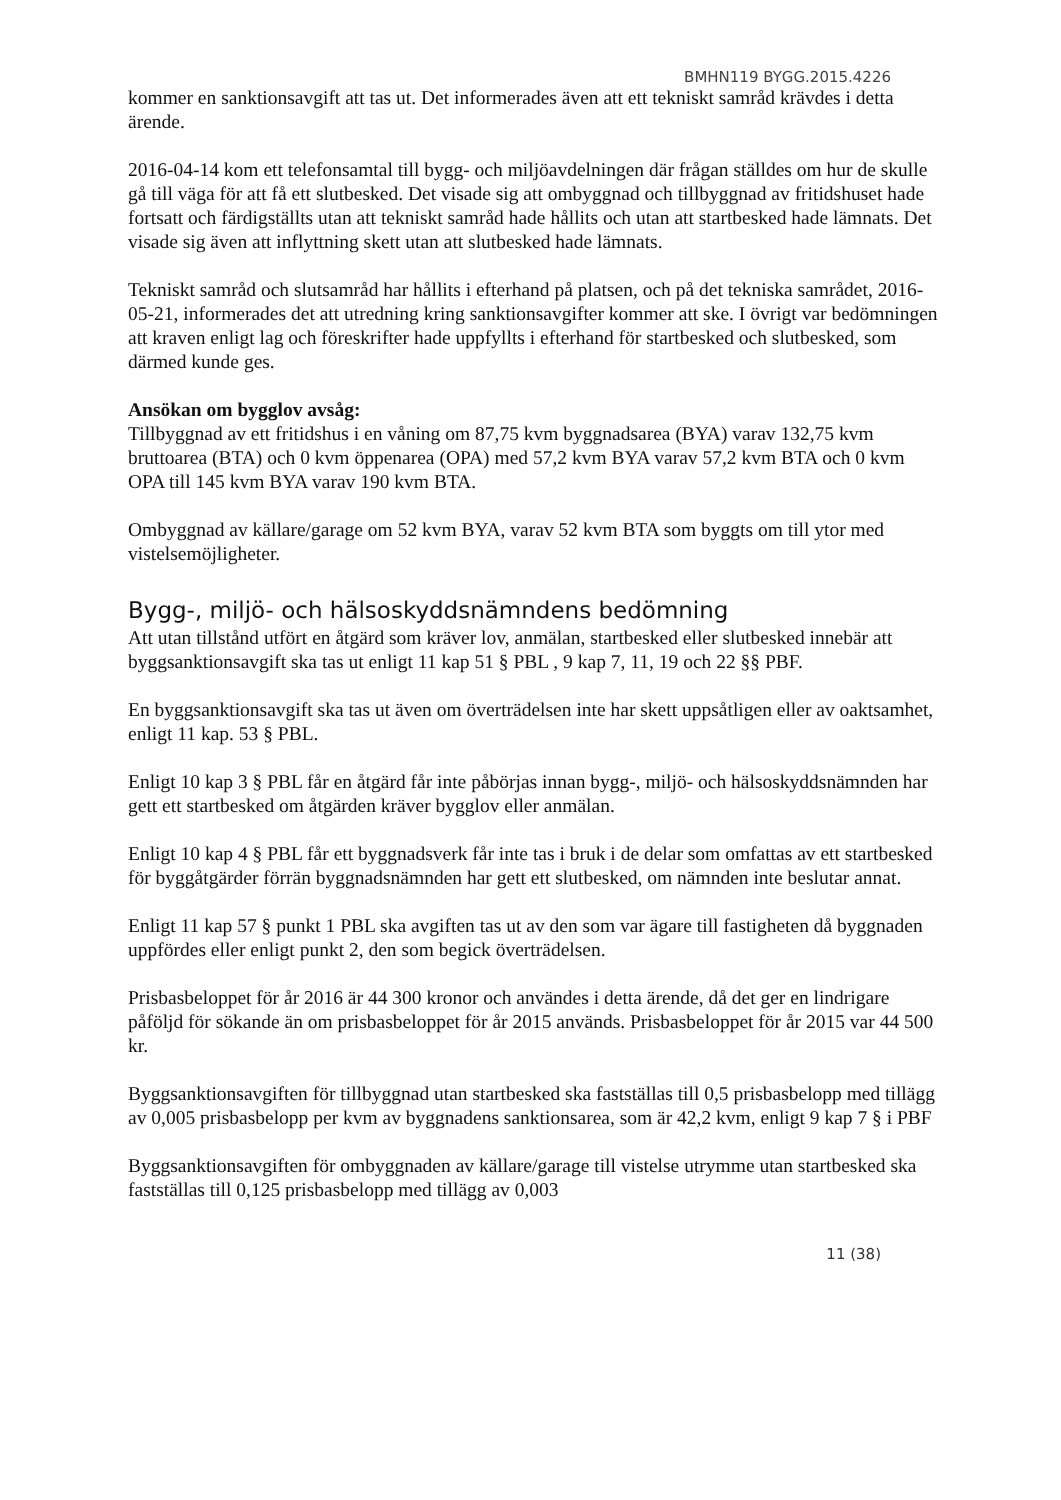BMHN119 BYGG.2015.4226
kommer en sanktionsavgift att tas ut. Det informerades även att ett tekniskt samråd krävdes i detta ärende.
2016-04-14 kom ett telefonsamtal till bygg- och miljöavdelningen där frågan ställdes om hur de skulle gå till väga för att få ett slutbesked. Det visade sig att ombyggnad och tillbyggnad av fritidshuset hade fortsatt och färdigställts utan att tekniskt samråd hade hållits och utan att startbesked hade lämnats. Det visade sig även att inflyttning skett utan att slutbesked hade lämnats.
Tekniskt samråd och slutsamråd har hållits i efterhand på platsen, och på det tekniska samrådet, 2016-05-21, informerades det att utredning kring sanktionsavgifter kommer att ske. I övrigt var bedömningen att kraven enligt lag och föreskrifter hade uppfyllts i efterhand för startbesked och slutbesked, som därmed kunde ges.
Ansökan om bygglov avsåg:
Tillbyggnad av ett fritidshus i en våning om 87,75 kvm byggnadsarea (BYA) varav 132,75 kvm bruttoarea (BTA) och 0 kvm öppenarea (OPA) med 57,2 kvm BYA varav 57,2 kvm BTA och 0 kvm OPA till 145 kvm BYA varav 190 kvm BTA.
Ombyggnad av källare/garage om 52 kvm BYA, varav 52 kvm BTA som byggts om till ytor med vistelsemöjligheter.
Bygg-, miljö- och hälsoskyddsnämndens bedömning
Att utan tillstånd utfört en åtgärd som kräver lov, anmälan, startbesked eller slutbesked innebär att byggsanktionsavgift ska tas ut enligt 11 kap 51 § PBL , 9 kap 7, 11, 19 och 22 §§ PBF.
En byggsanktionsavgift ska tas ut även om överträdelsen inte har skett uppsåtligen eller av oaktsamhet, enligt 11 kap. 53 § PBL.
Enligt 10 kap 3 § PBL får en åtgärd får inte påbörjas innan bygg-, miljö- och hälsoskyddsnämnden har gett ett startbesked om åtgärden kräver bygglov eller anmälan.
Enligt 10 kap 4 § PBL får ett byggnadsverk får inte tas i bruk i de delar som omfattas av ett startbesked för byggåtgärder förrän byggnadsnämnden har gett ett slutbesked, om nämnden inte beslutar annat.
Enligt 11 kap 57 § punkt 1 PBL ska avgiften tas ut av den som var ägare till fastigheten då byggnaden uppfördes eller enligt punkt 2, den som begick överträdelsen.
Prisbasbeloppet för år 2016 är 44 300 kronor och användes i detta ärende, då det ger en lindrigare påföljd för sökande än om prisbasbeloppet för år 2015 används. Prisbasbeloppet för år 2015 var 44 500 kr.
Byggsanktionsavgiften för tillbyggnad utan startbesked ska fastställas till 0,5 prisbasbelopp med tillägg av 0,005 prisbasbelopp per kvm av byggnadens sanktionsarea, som är 42,2 kvm, enligt 9 kap 7 § i PBF
Byggsanktionsavgiften för ombyggnaden av källare/garage till vistelse utrymme utan startbesked ska fastställas till 0,125 prisbasbelopp med tillägg av 0,003
11 (38)